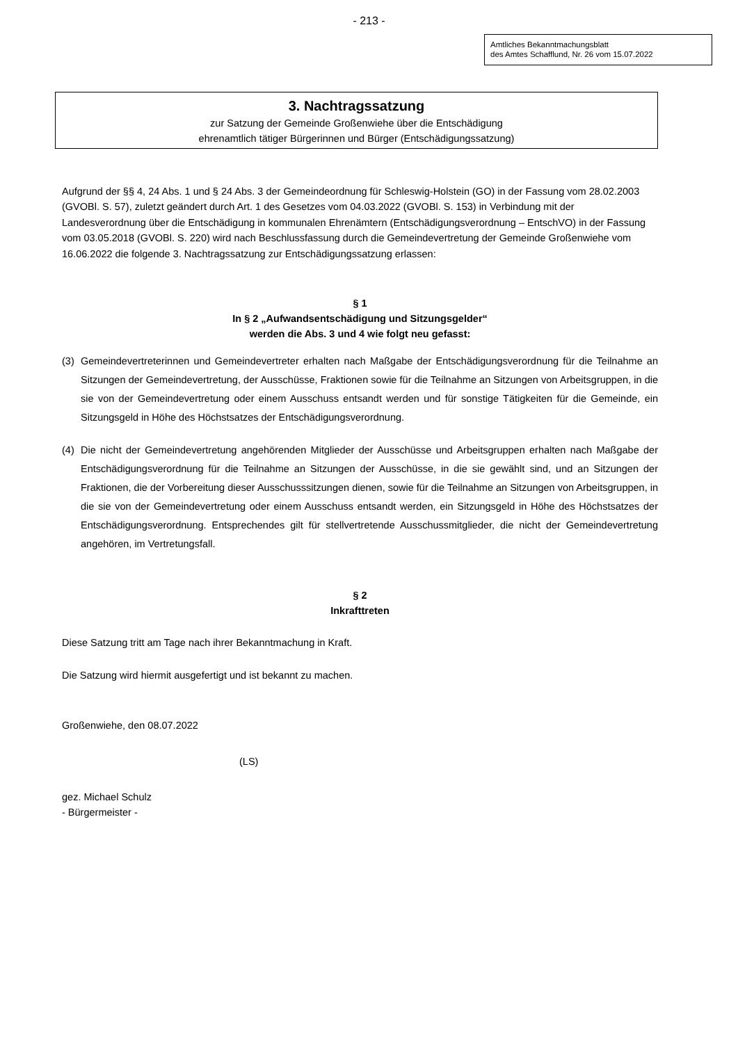- 213 -
Amtliches Bekanntmachungsblatt
des Amtes Schafflund, Nr. 26 vom 15.07.2022
3. Nachtragssatzung
zur Satzung der Gemeinde Großenwiehe über die Entschädigung
ehrenamtlich tätiger Bürgerinnen und Bürger (Entschädigungssatzung)
Aufgrund der §§ 4, 24 Abs. 1 und § 24 Abs. 3 der Gemeindeordnung für Schleswig-Holstein (GO) in der Fassung vom 28.02.2003 (GVOBl. S. 57), zuletzt geändert durch Art. 1 des Gesetzes vom 04.03.2022 (GVOBl. S. 153) in Verbindung mit der Landesverordnung über die Entschädigung in kommunalen Ehrenämtern (Entschädigungsverordnung – EntschVO) in der Fassung vom 03.05.2018 (GVOBl. S. 220) wird nach Beschlussfassung durch die Gemeindevertretung der Gemeinde Großenwiehe vom 16.06.2022 die folgende 3. Nachtragssatzung zur Entschädigungssatzung erlassen:
§ 1
In § 2 „Aufwandsentschädigung und Sitzungsgelder“
werden die Abs. 3 und 4 wie folgt neu gefasst:
(3) Gemeindevertreterinnen und Gemeindevertreter erhalten nach Maßgabe der Entschädigungs­verordnung für die Teilnahme an Sitzungen der Gemeindevertretung, der Ausschüsse, Fraktionen sowie für die Teilnahme an Sitzungen von Arbeitsgruppen, in die sie von der Gemeindevertretung oder einem Ausschuss entsandt werden und für sonstige Tätigkeiten für die Gemeinde, ein Sitzungsgeld in Höhe des Höchstsatzes der Entschädigungsverordnung.
(4) Die nicht der Gemeindevertretung angehörenden Mitglieder der Ausschüsse und Arbeitsgruppen erhalten nach Maßgabe der Entschädigungsverordnung für die Teilnahme an Sitzungen der Ausschüsse, in die sie gewählt sind, und an Sitzungen der Fraktionen, die der Vorbereitung dieser Ausschusssitzungen dienen, sowie für die Teilnahme an Sitzungen von Arbeitsgruppen, in die sie von der Gemeinde­vertretung oder einem Ausschuss entsandt werden, ein Sitzungsgeld in Höhe des Höchstsatzes der Entschädigungsverordnung. Entsprechendes gilt für stellvertretende Ausschussmitglieder, die nicht der Gemeindevertretung angehören, im Vertretungsfall.
§ 2
Inkrafttreten
Diese Satzung tritt am Tage nach ihrer Bekanntmachung in Kraft.
Die Satzung wird hiermit ausgefertigt und ist bekannt zu machen.
Großenwiehe, den 08.07.2022
(LS)
gez. Michael Schulz
- Bürgermeister -